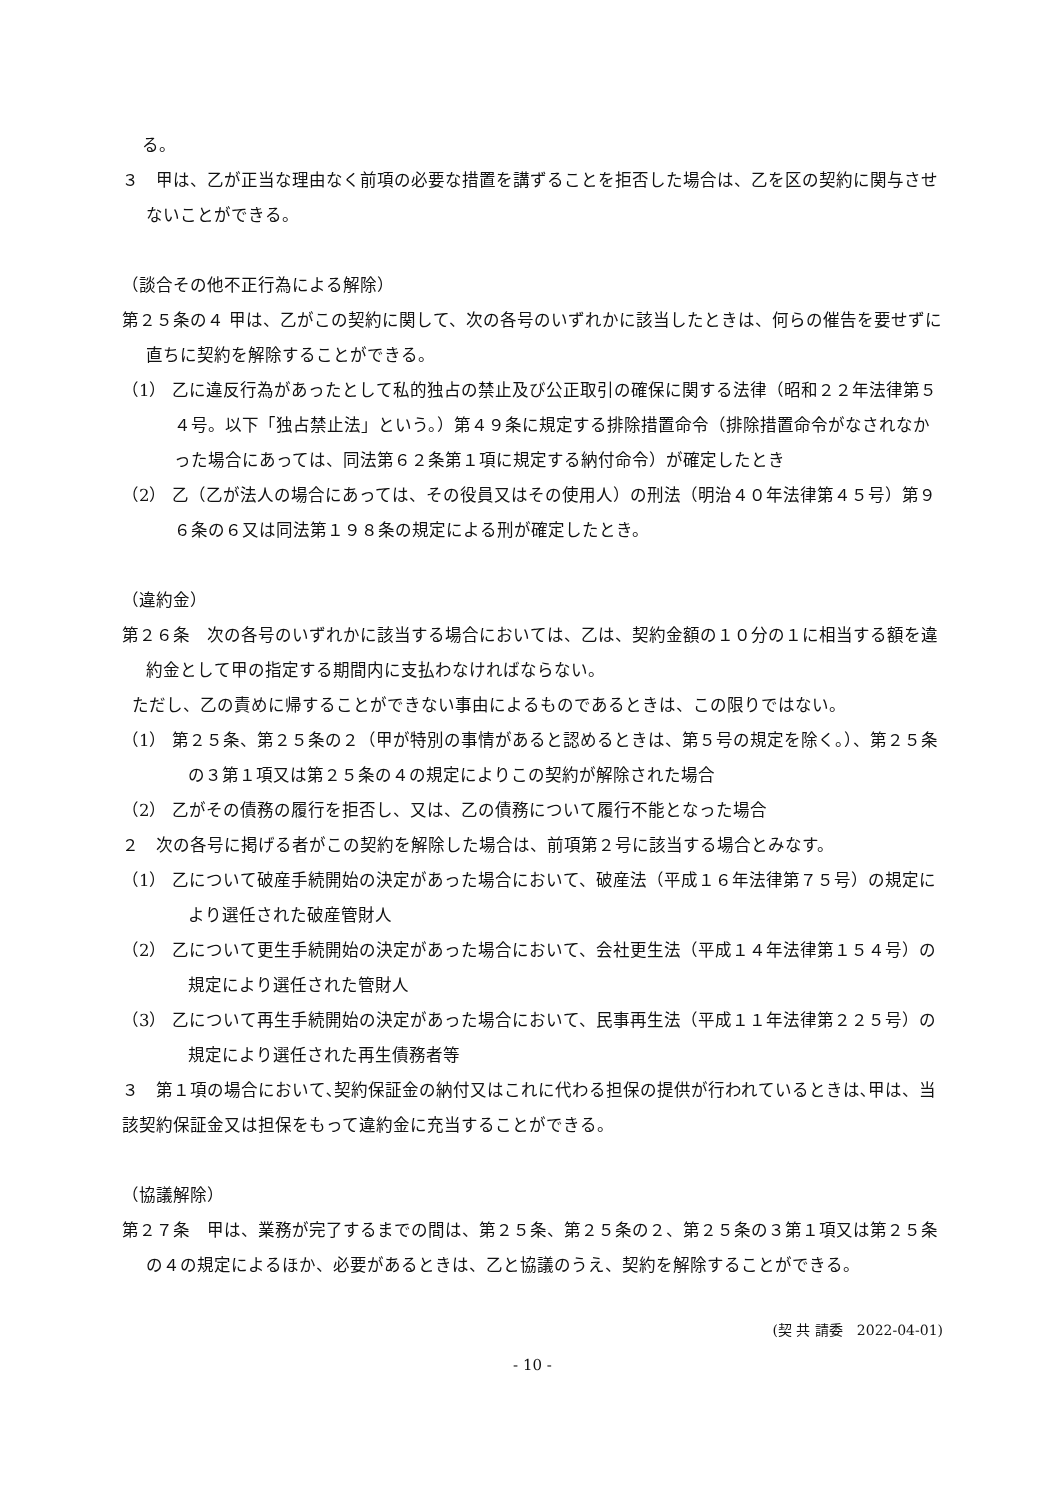る。
３　甲は、乙が正当な理由なく前項の必要な措置を講ずることを拒否した場合は、乙を区の契約に関与させないことができる。
（談合その他不正行為による解除）
第２５条の４ 甲は、乙がこの契約に関して、次の各号のいずれかに該当したときは、何らの催告を要せずに直ちに契約を解除することができる。
（1） 乙に違反行為があったとして私的独占の禁止及び公正取引の確保に関する法律（昭和２２年法律第５４号。以下「独占禁止法」という。）第４９条に規定する排除措置命令（排除措置命令がなされなかった場合にあっては、同法第６２条第１項に規定する納付命令）が確定したとき
（2） 乙（乙が法人の場合にあっては、その役員又はその使用人）の刑法（明治４０年法律第４５号）第９６条の６又は同法第１９８条の規定による刑が確定したとき。
（違約金）
第２６条　次の各号のいずれかに該当する場合においては、乙は、契約金額の１０分の１に相当する額を違約金として甲の指定する期間内に支払わなければならない。
ただし、乙の責めに帰することができない事由によるものであるときは、この限りではない。
（1） 第２５条、第２５条の２（甲が特別の事情があると認めるときは、第５号の規定を除く。）、第２５条の３第１項又は第２５条の４の規定によりこの契約が解除された場合
（2） 乙がその債務の履行を拒否し、又は、乙の債務について履行不能となった場合
２　次の各号に掲げる者がこの契約を解除した場合は、前項第２号に該当する場合とみなす。
（1） 乙について破産手続開始の決定があった場合において、破産法（平成１６年法律第７５号）の規定により選任された破産管財人
（2） 乙について更生手続開始の決定があった場合において、会社更生法（平成１４年法律第１５４号）の規定により選任された管財人
（3） 乙について再生手続開始の決定があった場合において、民事再生法（平成１１年法律第２２５号）の規定により選任された再生債務者等
３　第１項の場合において､契約保証金の納付又はこれに代わる担保の提供が行われているときは､甲は、当該契約保証金又は担保をもって違約金に充当することができる。
（協議解除）
第２７条　甲は、業務が完了するまでの間は、第２５条、第２５条の２、第２５条の３第１項又は第２５条の４の規定によるほか、必要があるときは、乙と協議のうえ、契約を解除することができる。
(契 共 請委　2022-04-01)
- 10 -